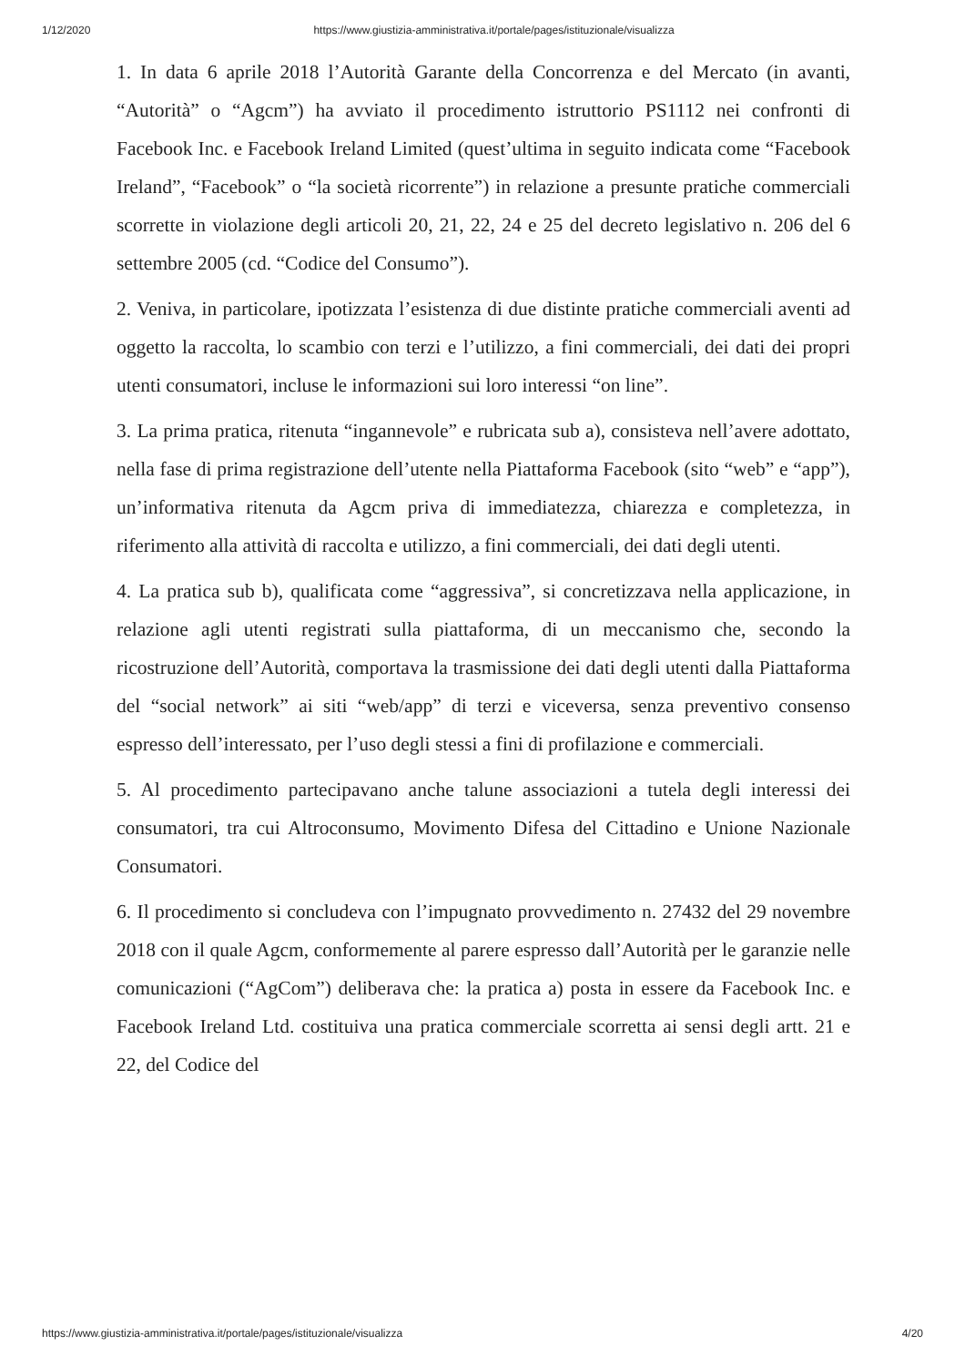1/12/2020 https://www.giustizia-amministrativa.it/portale/pages/istituzionale/visualizza
1. In data 6 aprile 2018 l’Autorità Garante della Concorrenza e del Mercato (in avanti, “Autorità” o “Agcm”) ha avviato il procedimento istruttorio PS1112 nei confronti di Facebook Inc. e Facebook Ireland Limited (quest’ultima in seguito indicata come “Facebook Ireland”, “Facebook” o “la società ricorrente”) in relazione a presunte pratiche commerciali scorrette in violazione degli articoli 20, 21, 22, 24 e 25 del decreto legislativo n. 206 del 6 settembre 2005 (cd. “Codice del Consumo”).
2. Veniva, in particolare, ipotizzata l’esistenza di due distinte pratiche commerciali aventi ad oggetto la raccolta, lo scambio con terzi e l’utilizzo, a fini commerciali, dei dati dei propri utenti consumatori, incluse le informazioni sui loro interessi “on line”.
3. La prima pratica, ritenuta “ingannevole” e rubricata sub a), consisteva nell’avere adottato, nella fase di prima registrazione dell’utente nella Piattaforma Facebook (sito “web” e “app”), un’informativa ritenuta da Agcm priva di immediatezza, chiarezza e completezza, in riferimento alla attività di raccolta e utilizzo, a fini commerciali, dei dati degli utenti.
4. La pratica sub b), qualificata come “aggressiva”, si concretizzava nella applicazione, in relazione agli utenti registrati sulla piattaforma, di un meccanismo che, secondo la ricostruzione dell’Autorità, comportava la trasmissione dei dati degli utenti dalla Piattaforma del “social network” ai siti “web/app” di terzi e viceversa, senza preventivo consenso espresso dell’interessato, per l’uso degli stessi a fini di profilazione e commerciali.
5. Al procedimento partecipavano anche talune associazioni a tutela degli interessi dei consumatori, tra cui Altroconsumo, Movimento Difesa del Cittadino e Unione Nazionale Consumatori.
6. Il procedimento si concludeva con l’impugnato provvedimento n. 27432 del 29 novembre 2018 con il quale Agcm, conformemente al parere espresso dall’Autorità per le garanzie nelle comunicazioni (“AgCom”) deliberava che: la pratica a) posta in essere da Facebook Inc. e Facebook Ireland Ltd. costituiva una pratica commerciale scorretta ai sensi degli artt. 21 e 22, del Codice del
https://www.giustizia-amministrativa.it/portale/pages/istituzionale/visualizza 4/20